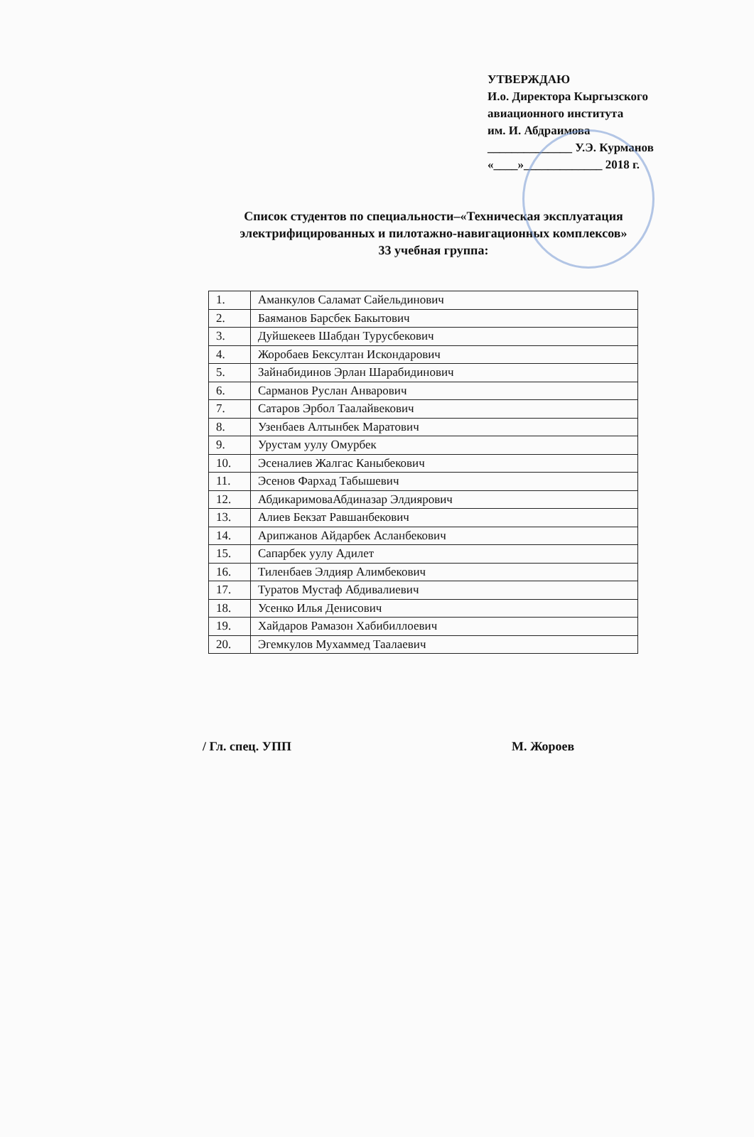УТВЕРЖДАЮ
И.о. Директора Кыргызского
авиационного института
им. И. Абдраимова
______________ У.Э. Курманов
«____»_____________ 2018 г.
Список студентов по специальности–«Техническая эксплуатация электрифицированных и пилотажно-навигационных комплексов»
33 учебная группа:
| 1. | Аманкулов Саламат Сайельдинович |
| 2. | Баяманов Барсбек Бакытович |
| 3. | Дуйшекеев Шабдан Турусбекович |
| 4. | Жоробаев Бексултан Искондарович |
| 5. | Зайнабидинов Эрлан Шарабидинович |
| 6. | Сарманов Руслан Анварович |
| 7. | Сатаров Эрбол Таалайвекович |
| 8. | Узенбаев Алтынбек Маратович |
| 9. | Урустам уулу Омурбек |
| 10. | Эсеналиев Жалгас Каныбекович |
| 11. | Эсенов Фархад Табышевич |
| 12. | АбдикаримоваАбдиназар Элдиярович |
| 13. | Алиев Бекзат Равшанбекович |
| 14. | Арипжанов Айдарбек Асланбекович |
| 15. | Сапарбек уулу Адилет |
| 16. | Тиленбаев Элдияр Алимбекович |
| 17. | Туратов Мустаф Абдивалиевич |
| 18. | Усенко Илья Денисович |
| 19. | Хайдаров Рамазон Хабибиллоевич |
| 20. | Эгемкулов Мухаммед Таалаевич |
/ Гл. спец. УПП М. Жороев